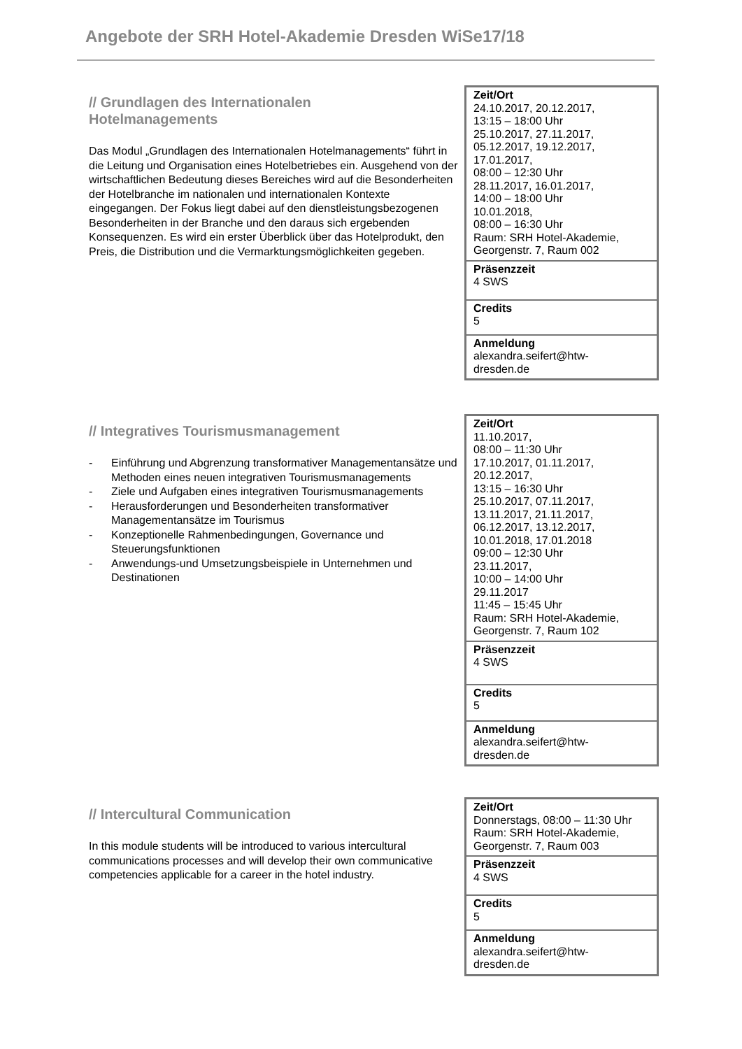Angebote der SRH Hotel-Akademie Dresden WiSe17/18
// Grundlagen des Internationalen
Hotelmanagements
Das Modul „Grundlagen des Internationalen Hotelmanagements“ führt in die Leitung und Organisation eines Hotelbetriebes ein. Ausgehend von der wirtschaftlichen Bedeutung dieses Bereiches wird auf die Besonderheiten der Hotelbranche im nationalen und internationalen Kontexte eingegangen. Der Fokus liegt dabei auf den dienstleistungsbezogenen Besonderheiten in der Branche und den daraus sich ergebenden Konsequenzen. Es wird ein erster Überblick über das Hotelprodukt, den Preis, die Distribution und die Vermarktungsmöglichkeiten gegeben.
| Zeit/Ort 24.10.2017, 20.12.2017, 13:15 – 18:00 Uhr 25.10.2017, 27.11.2017, 05.12.2017, 19.12.2017, 17.01.2017, 08:00 – 12:30 Uhr 28.11.2017, 16.01.2017, 14:00 – 18:00 Uhr 10.01.2018, 08:00 – 16:30 Uhr Raum: SRH Hotel-Akademie, Georgenstr. 7, Raum 002 |
| Präsenzzeit 4 SWS |
| Credits 5 |
| Anmeldung alexandra.seifert@htw- dresden.de |
// Integratives Tourismusmanagement
- Einführung und Abgrenzung transformativer Managementansätze und Methoden eines neuen integrativen Tourismusmanagements
- Ziele und Aufgaben eines integrativen Tourismusmanagements
- Herausforderungen und Besonderheiten transformativer Managementansätze im Tourismus
- Konzeptionelle Rahmenbedingungen, Governance und Steuerungsfunktionen
- Anwendungs-und Umsetzungsbeispiele in Unternehmen und Destinationen
| Zeit/Ort 11.10.2017, 08:00 – 11:30 Uhr 17.10.2017, 01.11.2017, 20.12.2017, 13:15 – 16:30 Uhr 25.10.2017, 07.11.2017, 13.11.2017, 21.11.2017, 06.12.2017, 13.12.2017, 10.01.2018, 17.01.2018 09:00 – 12:30 Uhr 23.11.2017, 10:00 – 14:00 Uhr 29.11.2017 11:45 – 15:45 Uhr Raum: SRH Hotel-Akademie, Georgenstr. 7, Raum 102 |
| Präsenzzeit 4 SWS |
| Credits 5 |
| Anmeldung alexandra.seifert@htw- dresden.de |
// Intercultural Communication
In this module students will be introduced to various intercultural communications processes and will develop their own communicative competencies applicable for a career in the hotel industry.
| Zeit/Ort Donnerstags, 08:00 – 11:30 Uhr Raum: SRH Hotel-Akademie, Georgenstr. 7, Raum 003 |
| Präsenzzeit 4 SWS |
| Credits 5 |
| Anmeldung alexandra.seifert@htw- dresden.de |